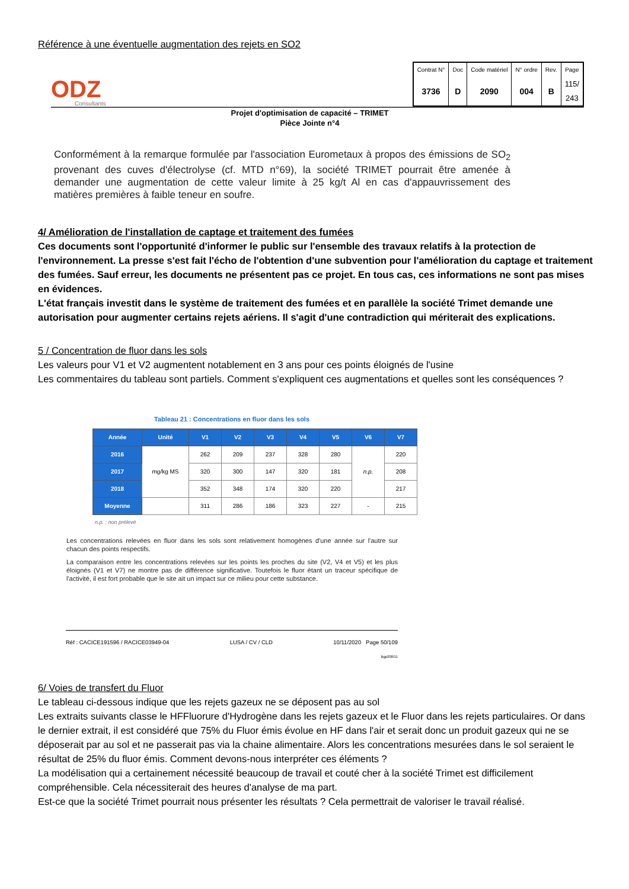Référence à une éventuelle augmentation des rejets en SO2
ODZ
Consultants
| Contrat N° | Doc | Code matériel | N° ordre | Rev. | Page |
| 3736 | D | 2090 | 004 | B | 115/ 243 |
Projet d'optimisation de capacité – TRIMET
Pièce Jointe n°4
Conformément à la remarque formulée par l'association Eurometaux à propos des émissions de SO<sub>2</sub> provenant des cuves d'électrolyse (cf. MTD n°69), la société TRIMET pourrait être amenée à demander une augmentation de cette valeur limite à 25 kg/t Al en cas d'appauvrissement des matières premières à faible teneur en soufre.
4/ Amélioration de l'installation de captage et traitement des fumées
Ces documents sont l'opportunité d'informer le public sur l'ensemble des travaux relatifs à la protection de l'environnement. La presse s'est fait l'écho de l'obtention d'une subvention pour l'amélioration du captage et traitement des fumées. Sauf erreur, les documents ne présentent pas ce projet. En tous cas, ces informations ne sont pas mises en évidences.
L'état français investit dans le système de traitement des fumées et en parallèle la société Trimet demande une autorisation pour augmenter certains rejets aériens. Il s'agit d'une contradiction qui mériterait des explications.
5 / Concentration de fluor dans les sols
Les valeurs pour V1 et V2 augmentent notablement en 3 ans pour ces points éloignés de l'usine
Les commentaires du tableau sont partiels. Comment s'expliquent ces augmentations et quelles sont les conséquences ?
Tableau 21 : Concentrations en fluor dans les sols
| Année | Unité | V1 | V2 | V3 | V4 | V5 | V6 | V7 |
| --- | --- | --- | --- | --- | --- | --- | --- | --- |
| 2016 | mg/kg MS | 262 | 209 | 237 | 328 | 280 | n.p. | 220 |
| 2017 | | 320 | 300 | 147 | 320 | 181 | | 208 |
| 2018 | | 352 | 348 | 174 | 320 | 220 | | 217 |
| Moyenne | | 311 | 286 | 186 | 323 | 227 | - | 215 |
n.p. : non prélevé
Les concentrations relevées en fluor dans les sols sont relativement homogènes d'une année sur l'autre sur chacun des points respectifs.
La comparaison entre les concentrations relevées sur les points les proches du site (V2, V4 et V5) et les plus éloignés (V1 et V7) ne montre pas de différence significative. Toutefois le fluor étant un traceur spécifique de l'activité, il est fort probable que le site ait un impact sur ce milieu pour cette substance.
Réf : CACICE191596 / RACICE03949-04 LUSA / CV / CLD 10/11/2020 Page 50/109
Bgp200/11
6/ Voies de transfert du Fluor
Le tableau ci-dessous indique que les rejets gazeux ne se déposent pas au sol
Les extraits suivants classe le HFFluorure d'Hydrogène dans les rejets gazeux et le Fluor dans les rejets particulaires. Or dans le dernier extrait, il est considéré que 75% du Fluor émis évolue en HF dans l'air et serait donc un produit gazeux qui ne se déposerait par au sol et ne passerait pas via la chaine alimentaire. Alors les concentrations mesurées dans le sol seraient le résultat de 25% du fluor émis. Comment devons-nous interpréter ces éléments ?
La modélisation qui a certainement nécessité beaucoup de travail et couté cher à la société Trimet est difficilement compréhensible. Cela nécessiterait des heures d'analyse de ma part.
Est-ce que la société Trimet pourrait nous présenter les résultats ? Cela permettrait de valoriser le travail réalisé.